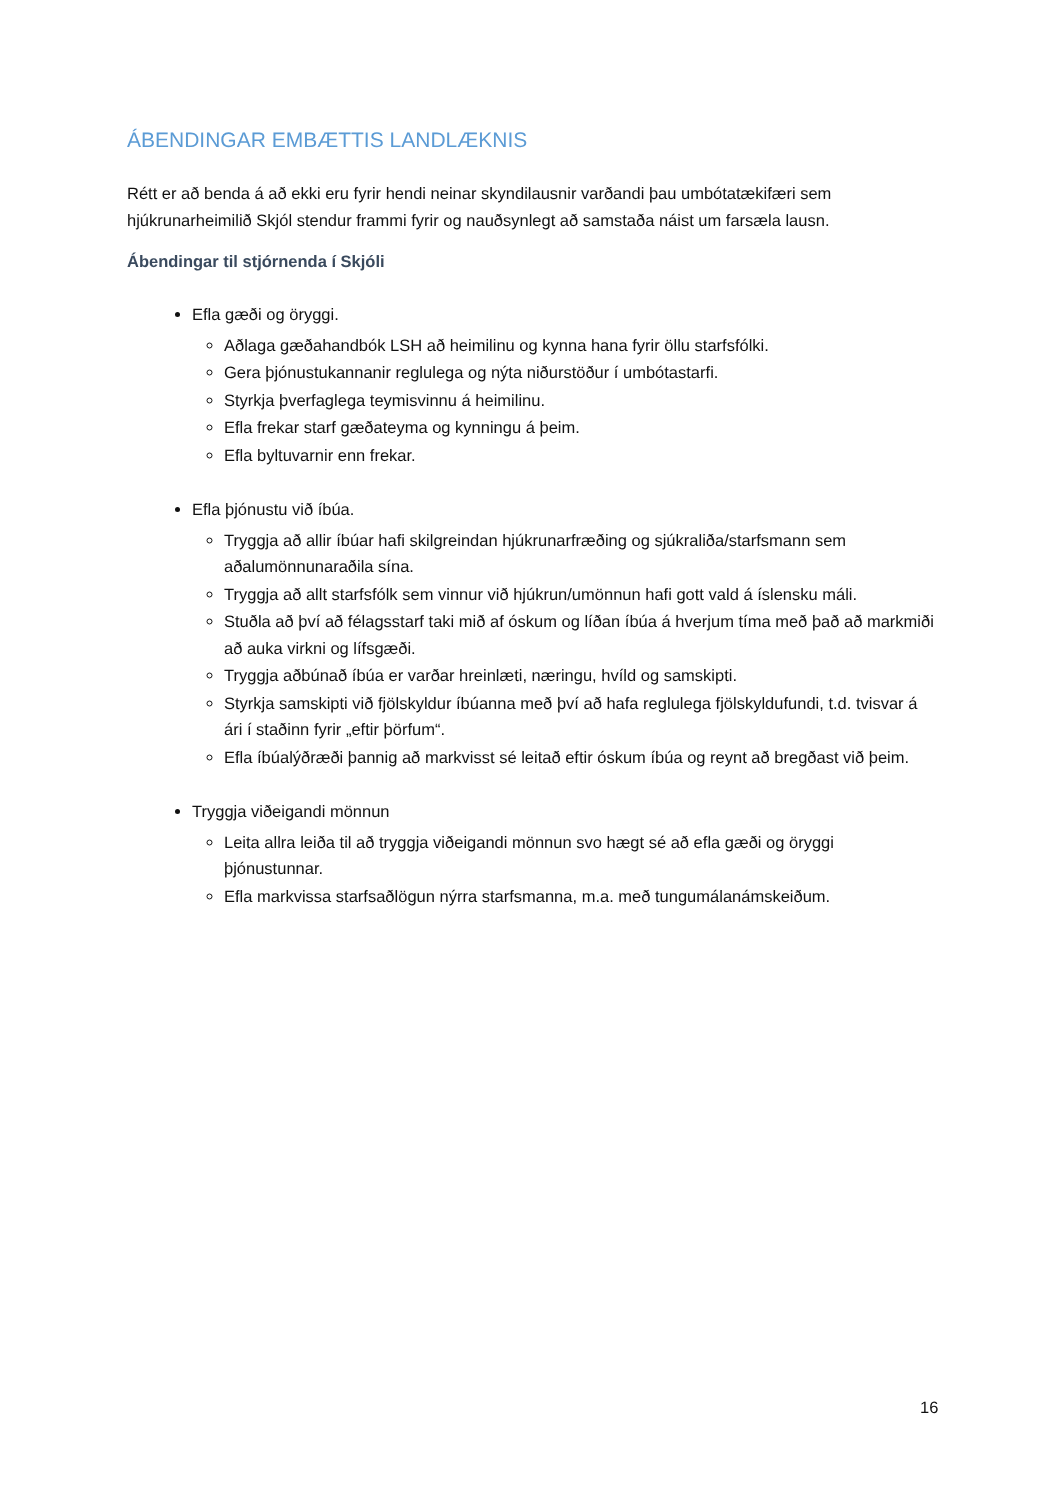ÁBENDINGAR EMBÆTTIS LANDLÆKNIS
Rétt er að benda á að ekki eru fyrir hendi neinar skyndilausnir varðandi þau umbótatækifæri sem hjúkrunarheimilið Skjól stendur frammi fyrir og nauðsynlegt að samstaða náist um farsæla lausn.
Ábendingar til stjórnenda í Skjóli
Efla gæði og öryggi.
Aðlaga gæðahandbók LSH að heimilinu og kynna hana fyrir öllu starfsfólki.
Gera þjónustukannanir reglulega og nýta niðurstöður í umbótastarfi.
Styrkja þverfaglega teymisvinnu á heimilinu.
Efla frekar starf gæðateyma og kynningu á þeim.
Efla byltuvarnir enn frekar.
Efla þjónustu við íbúa.
Tryggja að allir íbúar hafi skilgreindan hjúkrunarfræðing og sjúkraliða/starfsmann sem aðalumönnunaraðila sína.
Tryggja að allt starfsfólk sem vinnur við hjúkrun/umönnun hafi gott vald á íslensku máli.
Stuðla að því að félagsstarf taki mið af óskum og líðan íbúa á hverjum tíma með það að markmiði að auka virkni og lífsgæði.
Tryggja aðbúnað íbúa er varðar hreinlæti, næringu, hvíld og samskipti.
Styrkja samskipti við fjölskyldur íbúanna með því að hafa reglulega fjölskyldufundi, t.d. tvisvar á ári í staðinn fyrir „eftir þörfum“.
Efla íbúalýðræði þannig að markvisst sé leitað eftir óskum íbúa og reynt að bregðast við þeim.
Tryggja viðeigandi mönnun
Leita allra leiða til að tryggja viðeigandi mönnun svo hægt sé að efla gæði og öryggi þjónustunnar.
Efla markvissa starfsaðlögun nýrra starfsmanna, m.a. með tungumálanámskeiðum.
16